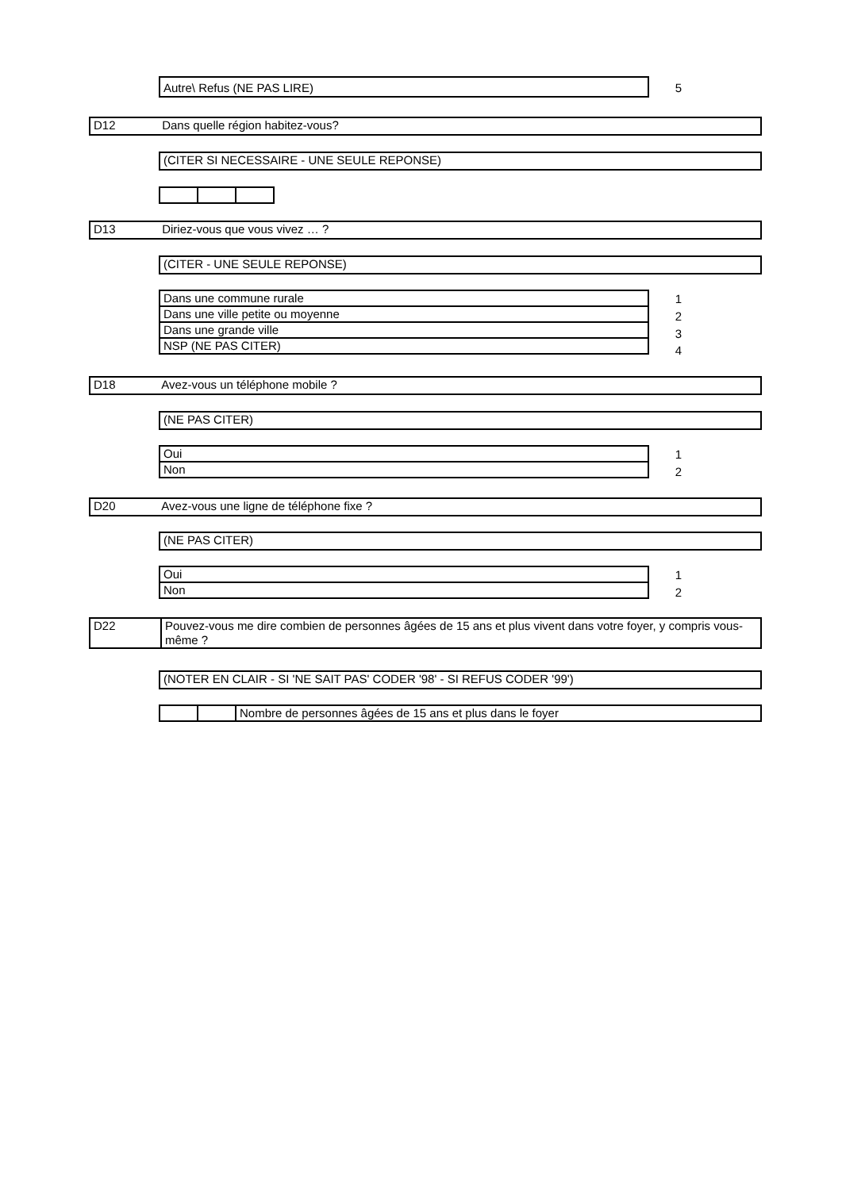Autre\ Refus (NE PAS LIRE) 5
D12 Dans quelle région habitez-vous?
(CITER SI NECESSAIRE - UNE SEULE REPONSE)
D13 Diriez-vous que vous vivez … ?
(CITER - UNE SEULE REPONSE)
| Dans une commune rurale |
| Dans une ville petite ou moyenne |
| Dans une grande ville |
| NSP (NE PAS CITER) |
1
2
3
4
D18 Avez-vous un téléphone mobile ?
(NE PAS CITER)
| Oui |
| Non |
1
2
D20 Avez-vous une ligne de téléphone fixe ?
(NE PAS CITER)
| Oui |
| Non |
1
2
| D22 | Pouvez-vous me dire combien de personnes âgées de 15 ans et plus vivent dans votre foyer, y compris vous-même ? |
(NOTER EN CLAIR - SI 'NE SAIT PAS' CODER '98' - SI REFUS CODER '99')
| | | Nombre de personnes âgées de 15 ans et plus dans le foyer |